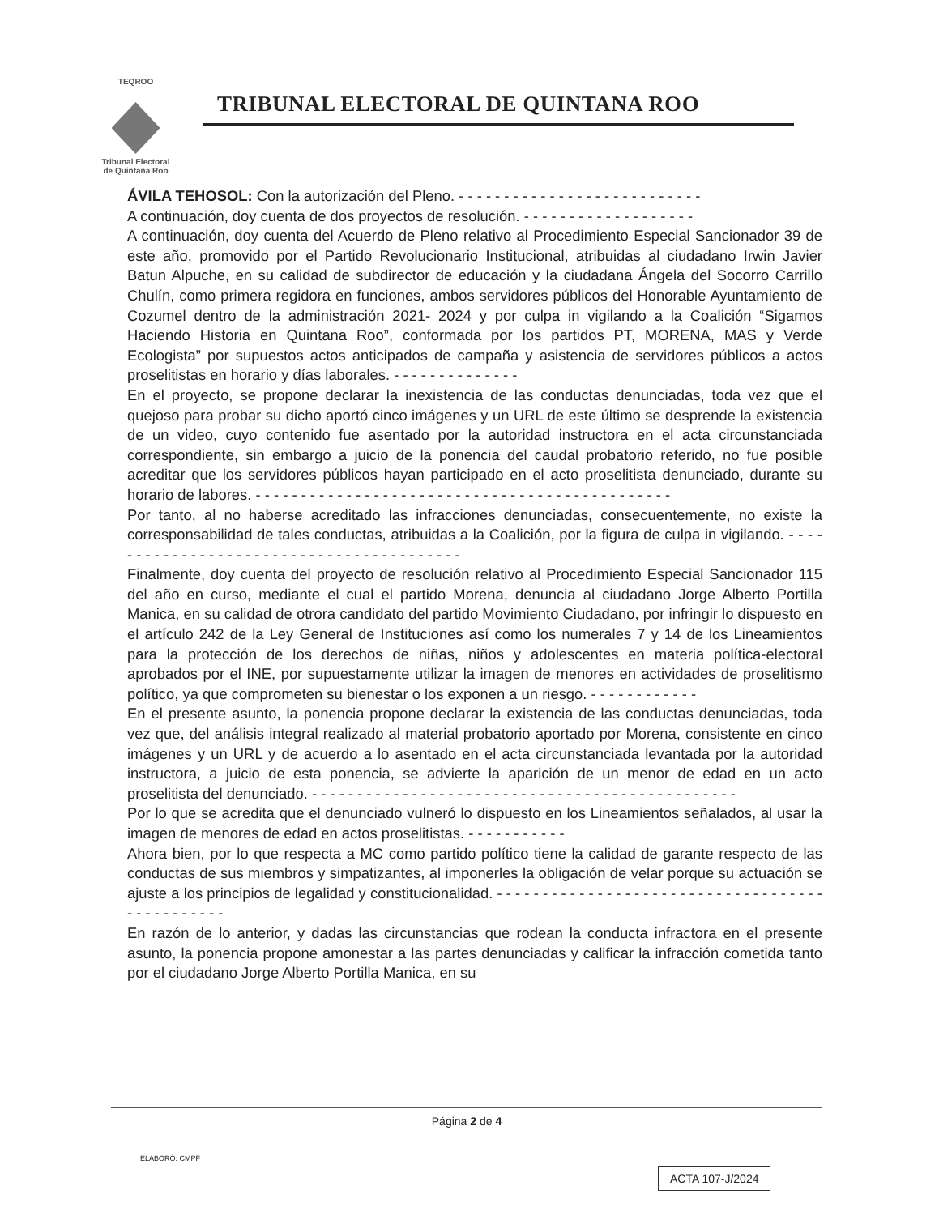TEQROO
Tribunal Electoral
de Quintana Roo
TRIBUNAL ELECTORAL DE QUINTANA ROO
ÁVILA TEHOSOL: Con la autorización del Pleno. - - - - - - - - - - - - - - - - - - - - - - - - - - -
A continuación, doy cuenta de dos proyectos de resolución. - - - - - - - - - - - - - - - - - - -
A continuación, doy cuenta del Acuerdo de Pleno relativo al Procedimiento Especial Sancionador 39 de este año, promovido por el Partido Revolucionario Institucional, atribuidas al ciudadano Irwin Javier Batun Alpuche, en su calidad de subdirector de educación y la ciudadana Ángela del Socorro Carrillo Chulín, como primera regidora en funciones, ambos servidores públicos del Honorable Ayuntamiento de Cozumel dentro de la administración 2021- 2024 y por culpa in vigilando a la Coalición “Sigamos Haciendo Historia en Quintana Roo”, conformada por los partidos PT, MORENA, MAS y Verde Ecologista” por supuestos actos anticipados de campaña y asistencia de servidores públicos a actos proselitistas en horario y días laborales. - - - - - - - - - - - - - -
En el proyecto, se propone declarar la inexistencia de las conductas denunciadas, toda vez que el quejoso para probar su dicho aportó cinco imágenes y un URL de este último se desprende la existencia de un video, cuyo contenido fue asentado por la autoridad instructora en el acta circunstanciada correspondiente, sin embargo a juicio de la ponencia del caudal probatorio referido, no fue posible acreditar que los servidores públicos hayan participado en el acto proselitista denunciado, durante su horario de labores. - - - - - - - - - - - - - - - - - - - - - - - - - - - - - - - - - - - - - - - - - - - - - -
Por tanto, al no haberse acreditado las infracciones denunciadas, consecuentemente, no existe la corresponsabilidad de tales conductas, atribuidas a la Coalición, por la figura de culpa in vigilando. - - - - - - - - - - - - - - - - - - - - - - - - - - - - - - - - - - - - - - - - -
Finalmente, doy cuenta del proyecto de resolución relativo al Procedimiento Especial Sancionador 115 del año en curso, mediante el cual el partido Morena, denuncia al ciudadano Jorge Alberto Portilla Manica, en su calidad de otrora candidato del partido Movimiento Ciudadano, por infringir lo dispuesto en el artículo 242 de la Ley General de Instituciones así como los numerales 7 y 14 de los Lineamientos para la protección de los derechos de niñas, niños y adolescentes en materia política-electoral aprobados por el INE, por supuestamente utilizar la imagen de menores en actividades de proselitismo político, ya que comprometen su bienestar o los exponen a un riesgo. - - - - - - - - - - - -
En el presente asunto, la ponencia propone declarar la existencia de las conductas denunciadas, toda vez que, del análisis integral realizado al material probatorio aportado por Morena, consistente en cinco imágenes y un URL y de acuerdo a lo asentado en el acta circunstanciada levantada por la autoridad instructora, a juicio de esta ponencia, se advierte la aparición de un menor de edad en un acto proselitista del denunciado. - - - - - - - - - - - - - - - - - - - - - - - - - - - - - - - - - - - - - - - - - - - - - - -
Por lo que se acredita que el denunciado vulneró lo dispuesto en los Lineamientos señalados, al usar la imagen de menores de edad en actos proselitistas. - - - - - - - - - - -
Ahora bien, por lo que respecta a MC como partido político tiene la calidad de garante respecto de las conductas de sus miembros y simpatizantes, al imponerles la obligación de velar porque su actuación se ajuste a los principios de legalidad y constitucionalidad. - - - - - - - - - - - - - - - - - - - - - - - - - - - - - - - - - - - - - - - - - - - - - - -
En razón de lo anterior, y dadas las circunstancias que rodean la conducta infractora en el presente asunto, la ponencia propone amonestar a las partes denunciadas y calificar la infracción cometida tanto por el ciudadano Jorge Alberto Portilla Manica, en su
Página 2 de 4
ELABORÓ: CMPF
ACTA 107-J/2024